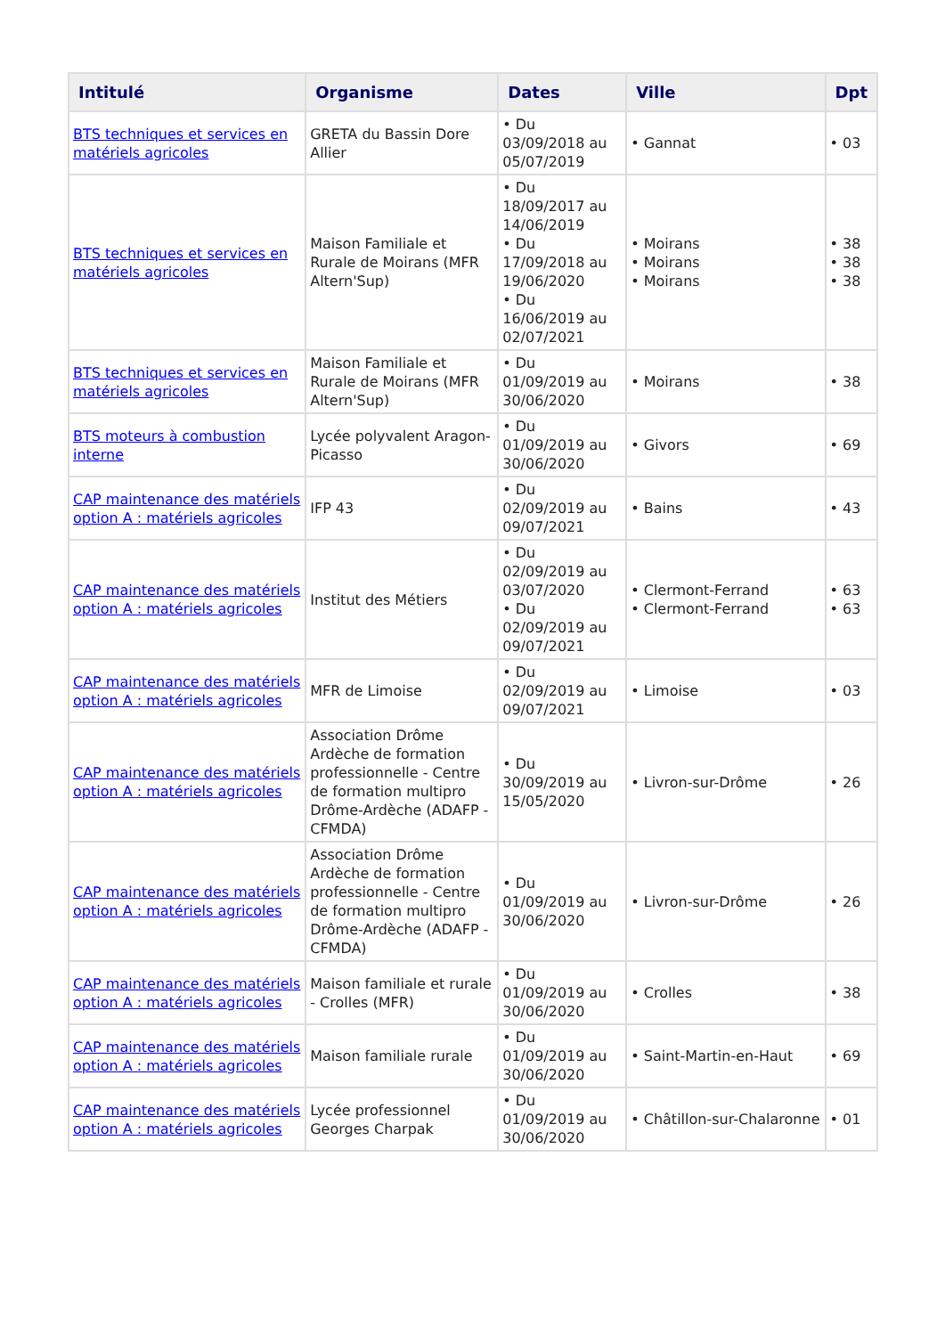| Intitulé | Organisme | Dates | Ville | Dpt |
| --- | --- | --- | --- | --- |
| BTS techniques et services en matériels agricoles | GRETA du Bassin Dore Allier | • Du 03/09/2018 au 05/07/2019 | • Gannat | • 03 |
| BTS techniques et services en matériels agricoles | Maison Familiale et Rurale de Moirans (MFR Altern'Sup) | • Du 18/09/2017 au 14/06/2019 • Du 17/09/2018 au 19/06/2020 • Du 16/06/2019 au 02/07/2021 | • Moirans • Moirans • Moirans | • 38 • 38 • 38 |
| BTS techniques et services en matériels agricoles | Maison Familiale et Rurale de Moirans (MFR Altern'Sup) | • Du 01/09/2019 au 30/06/2020 | • Moirans | • 38 |
| BTS moteurs à combustion interne | Lycée polyvalent Aragon-Picasso | • Du 01/09/2019 au 30/06/2020 | • Givors | • 69 |
| CAP maintenance des matériels option A : matériels agricoles | IFP 43 | • Du 02/09/2019 au 09/07/2021 | • Bains | • 43 |
| CAP maintenance des matériels option A : matériels agricoles | Institut des Métiers | • Du 02/09/2019 au 03/07/2020 • Du 02/09/2019 au 09/07/2021 | • Clermont-Ferrand • Clermont-Ferrand | • 63 • 63 |
| CAP maintenance des matériels option A : matériels agricoles | MFR de Limoise | • Du 02/09/2019 au 09/07/2021 | • Limoise | • 03 |
| CAP maintenance des matériels option A : matériels agricoles | Association Drôme Ardèche de formation professionnelle - Centre de formation multipro Drôme-Ardèche (ADAFP - CFMDA) | • Du 30/09/2019 au 15/05/2020 | • Livron-sur-Drôme | • 26 |
| CAP maintenance des matériels option A : matériels agricoles | Association Drôme Ardèche de formation professionnelle - Centre de formation multipro Drôme-Ardèche (ADAFP - CFMDA) | • Du 01/09/2019 au 30/06/2020 | • Livron-sur-Drôme | • 26 |
| CAP maintenance des matériels option A : matériels agricoles | Maison familiale et rurale - Crolles (MFR) | • Du 01/09/2019 au 30/06/2020 | • Crolles | • 38 |
| CAP maintenance des matériels option A : matériels agricoles | Maison familiale rurale | • Du 01/09/2019 au 30/06/2020 | • Saint-Martin-en-Haut | • 69 |
| CAP maintenance des matériels option A : matériels agricoles | Lycée professionnel Georges Charpak | • Du 01/09/2019 au 30/06/2020 | • Châtillon-sur-Chalaronne | • 01 |